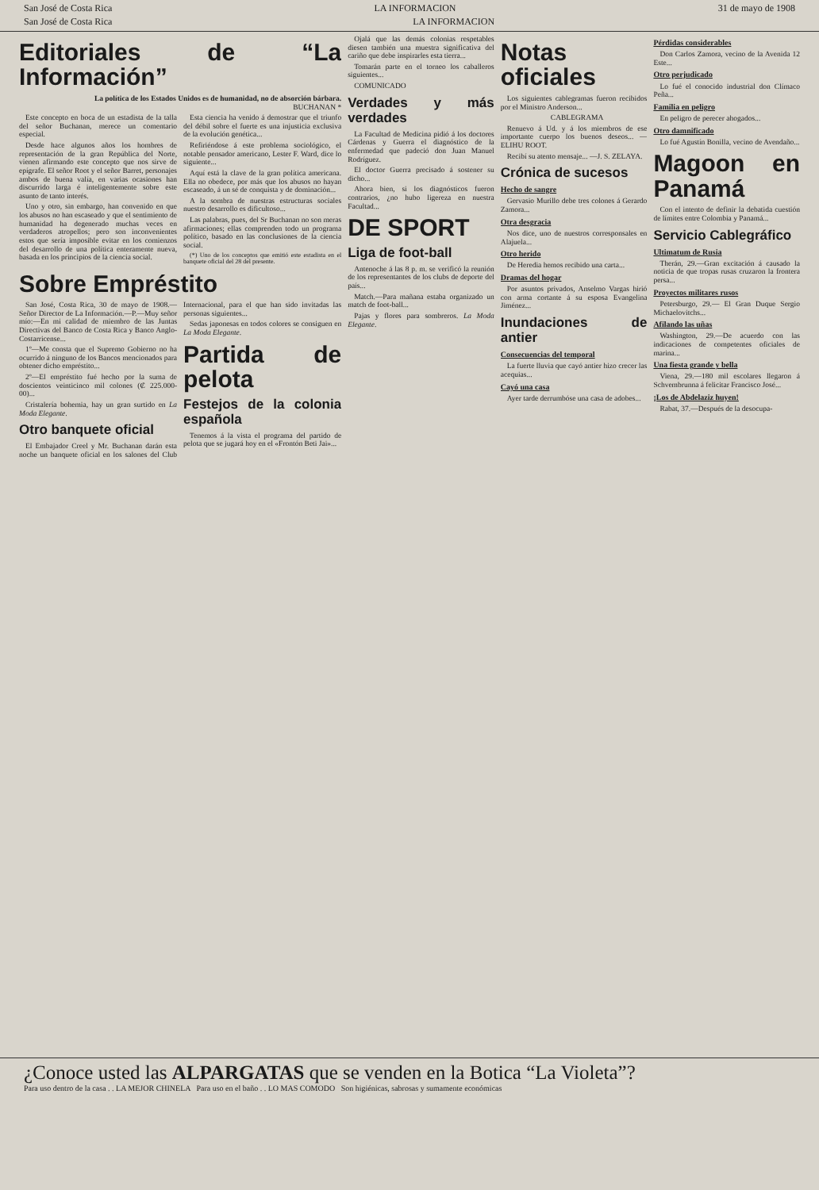San José de Costa Rica LA INFORMACION 31 de mayo de 1908
San José de Costa Rica LA INFORMACION
Editoriales de “La Información”
La política de los Estados Unidos es de humanidad, no de absorción bárbara.
BUCHANAN *
Este concepto en boca de un estadista de la talla del señor Buchanan, merece un comentario especial.
Desde hace algunos años los hombres de representación de la gran República del Norte, vienen afirmando este concepto que nos sirve de epígrafe. El señor Root y el señor Barret, personajes ambos de buena valía, en varias ocasiones han discurrido larga é inteligentemente sobre este asunto de tanto interés.
Uno y otro, sin embargo, han convenido en que los abusos no han escaseado y que el sentimiento de humanidad ha degenerado muchas veces en verdaderos atropellos; pero son inconvenientes estos que sería imposible evitar en los comienzos del desarrollo de una política enteramente nueva, basada en los principios de la ciencia social.
Esta ciencia ha venido á demostrar que el triunfo del débil sobre el fuerte es una injusticia exclusiva de la evolución genética...
Refiriéndose á este problema sociológico, el notable pensador americano, Lester F. Ward, dice lo siguiente...
Aquí está la clave de la gran política americana. Ella no obedece, por más que los abusos no hayan escaseado, á un sé de conquista y de dominación...
A la sombra de nuestras estructuras sociales nuestro desarrollo es dificultoso...
Las palabras, pues, del Sr Buchanan no son meras afirmaciones; ellas comprenden todo un programa político, basado en las conclusiones de la ciencia social.
(*) Uno de los conceptos que emitió este estadista en el banquete oficial del 28 del presente.
Sobre Empréstito
San José, Costa Rica, 30 de mayo de 1908.—Señor Director de La Información.—P.—Muy señor mío:—En mi calidad de miembro de las Juntas Directivas del Banco de Costa Rica y Banco Anglo-Costarricense...
1º—Me consta que el Supremo Gobierno no ha ocurrido á ninguno de los Bancos mencionados para obtener dicho empréstito...
2º—El empréstito fué hecho por la suma de doscientos veinticinco mil colones (₡ 225.000-00)...
Cristalería bohemia, hay un gran surtido en La Moda Elegante.
Otro banquete oficial
El Embajador Creel y Mr. Buchanan darán esta noche un banquete oficial en los salones del Club Internacional, para el que han sido invitadas las personas siguientes...
Sedas japonesas en todos colores se consiguen en La Moda Elegante.
Partida de pelota
Festejos de la colonia española
Tenemos á la vista el programa del partido de pelota que se jugará hoy en el «Frontón Beti Jai»...
Ojalá que las demás colonias respetables diesen también una muestra significativa del cariño que debe inspirarles esta tierra...
Tomarán parte en el torneo los caballeros siguientes...
COMUNICADO
Verdades y más verdades
La Facultad de Medicina pidió á los doctores Cárdenas y Guerra el diagnóstico de la enfermedad que padeció don Juan Manuel Rodríguez.
El doctor Guerra precisado á sostener su dicho...
Ahora bien, si los diagnósticos fueron contrarios, ¿no hubo ligereza en nuestra Facultad...
DE SPORT
Liga de foot-ball
Antenoche á las 8 p. m. se verificó la reunión de los representantes de los clubs de deporte del país...
Match.—Para mañana estaba organizado un match de foot-ball...
Pajas y flores para sombreros. La Moda Elegante.
Notas oficiales
Los siguientes cablegramas fueron recibidos por el Ministro Anderson...
CABLEGRAMA
Renuevo á Ud. y á los miembros de ese importante cuerpo los buenos deseos... —ELIHU ROOT.
Recibí su atento mensaje... —J. S. ZELAYA.
Crónica de sucesos
Hecho de sangre
Gervasio Murillo debe tres colones á Gerardo Zamora...
Otra desgracia
Nos dice, uno de nuestros corresponsales en Alajuela...
Otro herido
De Heredia hemos recibido una carta...
Dramas del hogar
Por asuntos privados, Anselmo Vargas hirió con arma cortante á su esposa Evangelina Jiménez...
Inundaciones de antier
Consecuencias del temporal
La fuerte lluvia que cayó antier hizo crecer las acequias...
Cayó una casa
Ayer tarde derrumbóse una casa de adobes...
Pérdidas considerables
Don Carlos Zamora, vecino de la Avenida 12 Este...
Otro perjudicado
Lo fué el conocido industrial don Clímaco Peña...
Familia en peligro
En peligro de perecer ahogados...
Otro damnificado
Lo fué Agustín Bonilla, vecino de Avendaño...
Magoon en Panamá
Con el intento de definir la debatida cuestión de límites entre Colombia y Panamá...
Servicio Cablegráfico
Ultimatum de Rusia
Therán, 29.—Gran excitación á causado la noticia de que tropas rusas cruzaron la frontera persa...
Proyectos militares rusos
Petersburgo, 29.— El Gran Duque Sergio Michaelovitchs...
Afilando las uñas
Washington, 29.—De acuerdo con las indicaciones de competentes oficiales de marina...
Una fiesta grande y bella
Viena, 29.—180 mil escolares llegaron á Schvembrunna á felicitar Francisco José...
¡Los de Abdelaziz huyen!
Rabat, 37.—Después de la desocupa-
¿Conoce usted las ALPARGATAS que se venden en la Botica “La Violeta”?
Para uso dentro de la casa . . LA MEJOR CHINELA Para uso en el baño . . LO MAS COMODO Son higiénicas, sabrosas y sumamente económicas